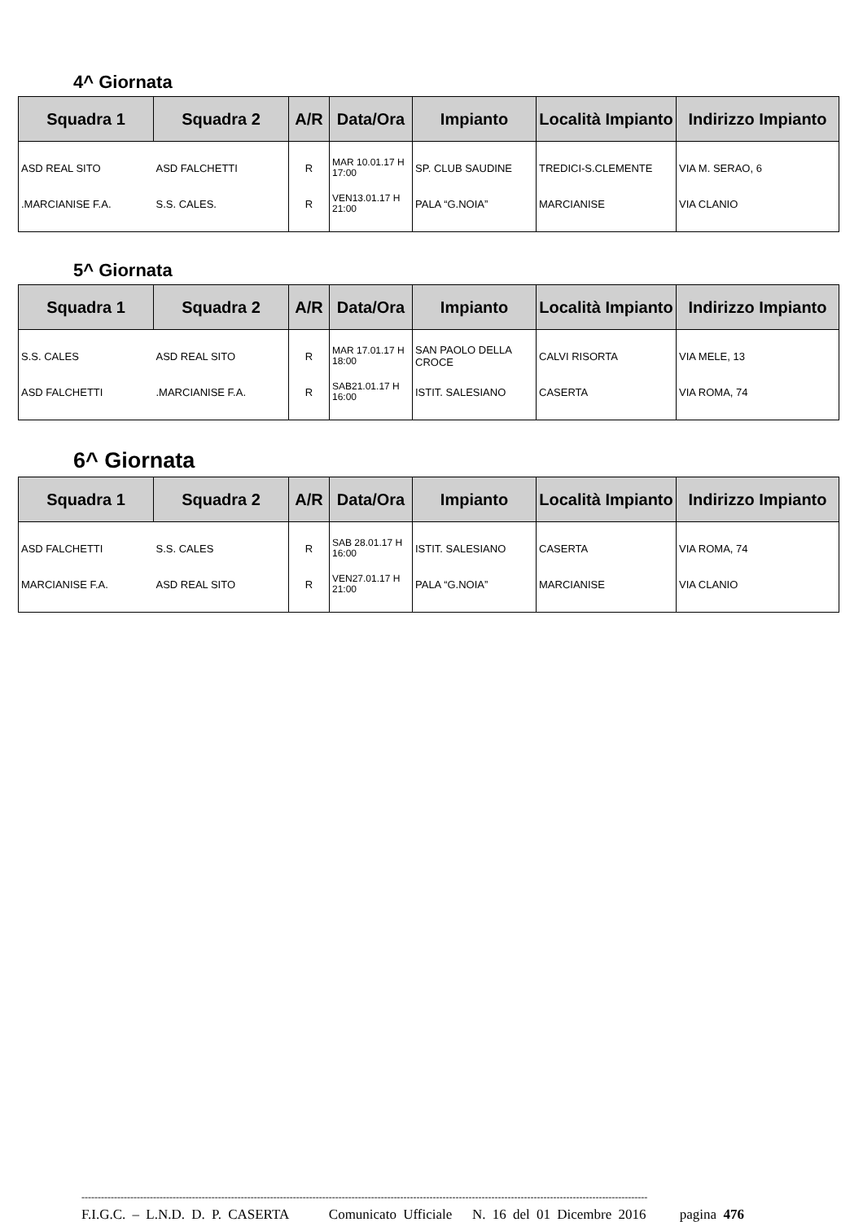4^ Giornata
| Squadra 1 | Squadra 2 | A/R | Data/Ora | Impianto | Località Impianto | Indirizzo Impianto |
| --- | --- | --- | --- | --- | --- | --- |
| ASD REAL SITO | ASD FALCHETTI | R | MAR 10.01.17 H 17:00 | SP. CLUB SAUDINE | TREDICI-S.CLEMENTE | VIA M. SERAO, 6 |
| .MARCIANISE F.A. | S.S. CALES. | R | VEN13.01.17 H 21:00 | PALA “G.NOIA” | MARCIANISE | VIA CLANIO |
5^ Giornata
| Squadra 1 | Squadra 2 | A/R | Data/Ora | Impianto | Località Impianto | Indirizzo Impianto |
| --- | --- | --- | --- | --- | --- | --- |
| S.S. CALES | ASD REAL SITO | R | MAR 17.01.17 H 18:00 | SAN PAOLO DELLA CROCE | CALVI RISORTA | VIA MELE, 13 |
| ASD FALCHETTI | .MARCIANISE F.A. | R | SAB21.01.17 H 16:00 | ISTIT. SALESIANO | CASERTA | VIA ROMA, 74 |
6^ Giornata
| Squadra 1 | Squadra 2 | A/R | Data/Ora | Impianto | Località Impianto | Indirizzo Impianto |
| --- | --- | --- | --- | --- | --- | --- |
| ASD FALCHETTI | S.S. CALES | R | SAB 28.01.17 H 16:00 | ISTIT. SALESIANO | CASERTA | VIA ROMA, 74 |
| MARCIANISE F.A. | ASD REAL SITO | R | VEN27.01.17 H 21:00 | PALA “G.NOIA” | MARCIANISE | VIA CLANIO |
------------------------------------------------------------------------------------------------------------------------------------------------------------------------------
F.I.G.C. – L.N.D. D. P. CASERTA Comunicato Ufficiale N. 16 del 01 Dicembre 2016 pagina 476